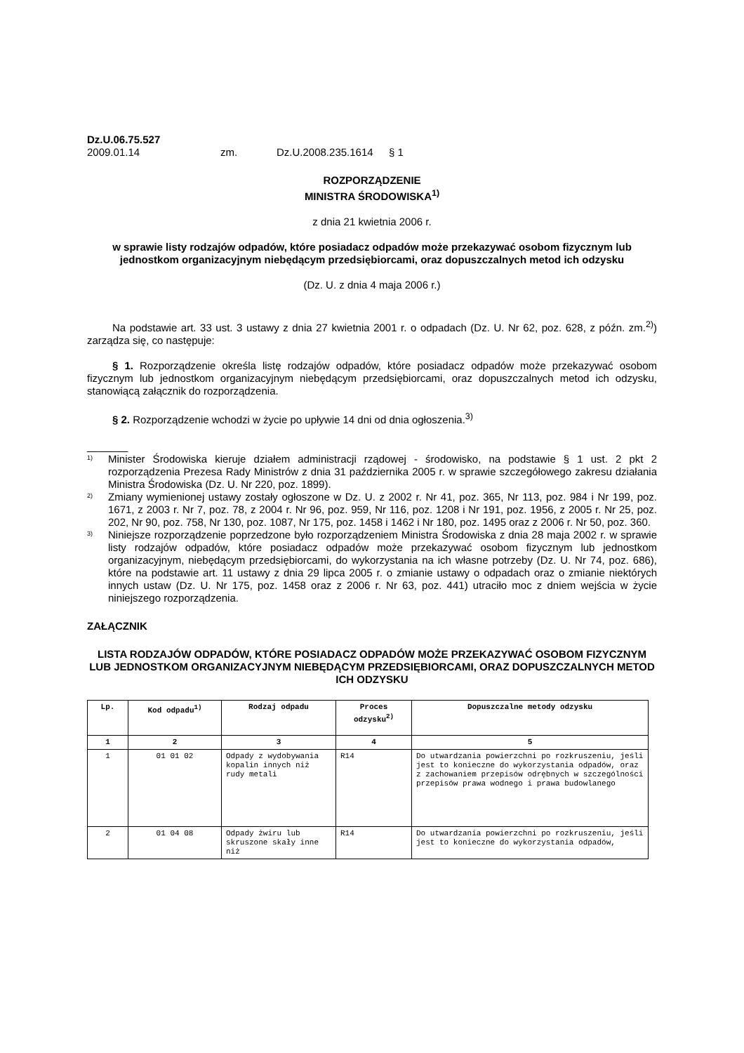Dz.U.06.75.527
| 2009.01.14 | zm. | Dz.U.2008.235.1614 | § 1 |
ROZPORZĄDZENIE
MINISTRA ŚRODOWISKA<sup>1)</sup>
z dnia 21 kwietnia 2006 r.
w sprawie listy rodzajów odpadów, które posiadacz odpadów może przekazywać osobom fizycznym lub jednostkom organizacyjnym niebędącym przedsiębiorcami, oraz dopuszczalnych metod ich odzysku
(Dz. U. z dnia 4 maja 2006 r.)
Na podstawie art. 33 ust. 3 ustawy z dnia 27 kwietnia 2001 r. o odpadach (Dz. U. Nr 62, poz. 628, z późn. zm.<sup>2)</sup>) zarządza się, co następuje:
§ 1. Rozporządzenie określa listę rodzajów odpadów, które posiadacz odpadów może przekazywać osobom fizycznym lub jednostkom organizacyjnym niebędącym przedsiębiorcami, oraz dopuszczalnych metod ich odzysku, stanowiącą załącznik do rozporządzenia.
§ 2. Rozporządzenie wchodzi w życie po upływie 14 dni od dnia ogłoszenia.<sup>3)</sup>
_______
1) Minister Środowiska kieruje działem administracji rządowej - środowisko, na podstawie § 1 ust. 2 pkt 2 rozporządzenia Prezesa Rady Ministrów z dnia 31 października 2005 r. w sprawie szczegółowego zakresu działania Ministra Środowiska (Dz. U. Nr 220, poz. 1899).
2) Zmiany wymienionej ustawy zostały ogłoszone w Dz. U. z 2002 r. Nr 41, poz. 365, Nr 113, poz. 984 i Nr 199, poz. 1671, z 2003 r. Nr 7, poz. 78, z 2004 r. Nr 96, poz. 959, Nr 116, poz. 1208 i Nr 191, poz. 1956, z 2005 r. Nr 25, poz. 202, Nr 90, poz. 758, Nr 130, poz. 1087, Nr 175, poz. 1458 i 1462 i Nr 180, poz. 1495 oraz z 2006 r. Nr 50, poz. 360.
3) Niniejsze rozporządzenie poprzedzone było rozporządzeniem Ministra Środowiska z dnia 28 maja 2002 r. w sprawie listy rodzajów odpadów, które posiadacz odpadów może przekazywać osobom fizycznym lub jednostkom organizacyjnym, niebędącym przedsiębiorcami, do wykorzystania na ich własne potrzeby (Dz. U. Nr 74, poz. 686), które na podstawie art. 11 ustawy z dnia 29 lipca 2005 r. o zmianie ustawy o odpadach oraz o zmianie niektórych innych ustaw (Dz. U. Nr 175, poz. 1458 oraz z 2006 r. Nr 63, poz. 441) utraciło moc z dniem wejścia w życie niniejszego rozporządzenia.
ZAŁĄCZNIK
LISTA RODZAJÓW ODPADÓW, KTÓRE POSIADACZ ODPADÓW MOŻE PRZEKAZYWAĆ OSOBOM FIZYCZNYM LUB JEDNOSTKOM ORGANIZACYJNYM NIEBĘDĄCYM PRZEDSIĘBIORCAMI, ORAZ DOPUSZCZALNYCH METOD ICH ODZYSKU
| Lp. | Kod odpadu<sup>1)</sup> | Rodzaj odpadu | Proces odzysku<sup>2)</sup> | Dopuszczalne metody odzysku |
| --- | --- | --- | --- | --- |
| 1 | 2 | 3 | 4 | 5 |
| 1 | 01 01 02 | Odpady z wydobywania kopalin innych niż rudy metali | R14 | Do utwardzania powierzchni po rozkruszeniu, jeśli jest to konieczne do wykorzystania odpadów, oraz z zachowaniem przepisów odrębnych w szczególności przepisów prawa wodnego i prawa budowlanego |
| 2 | 01 04 08 | Odpady żwiru lub skruszone skały inne niż | R14 | Do utwardzania powierzchni po rozkruszeniu, jeśli jest to konieczne do wykorzystania odpadów, |